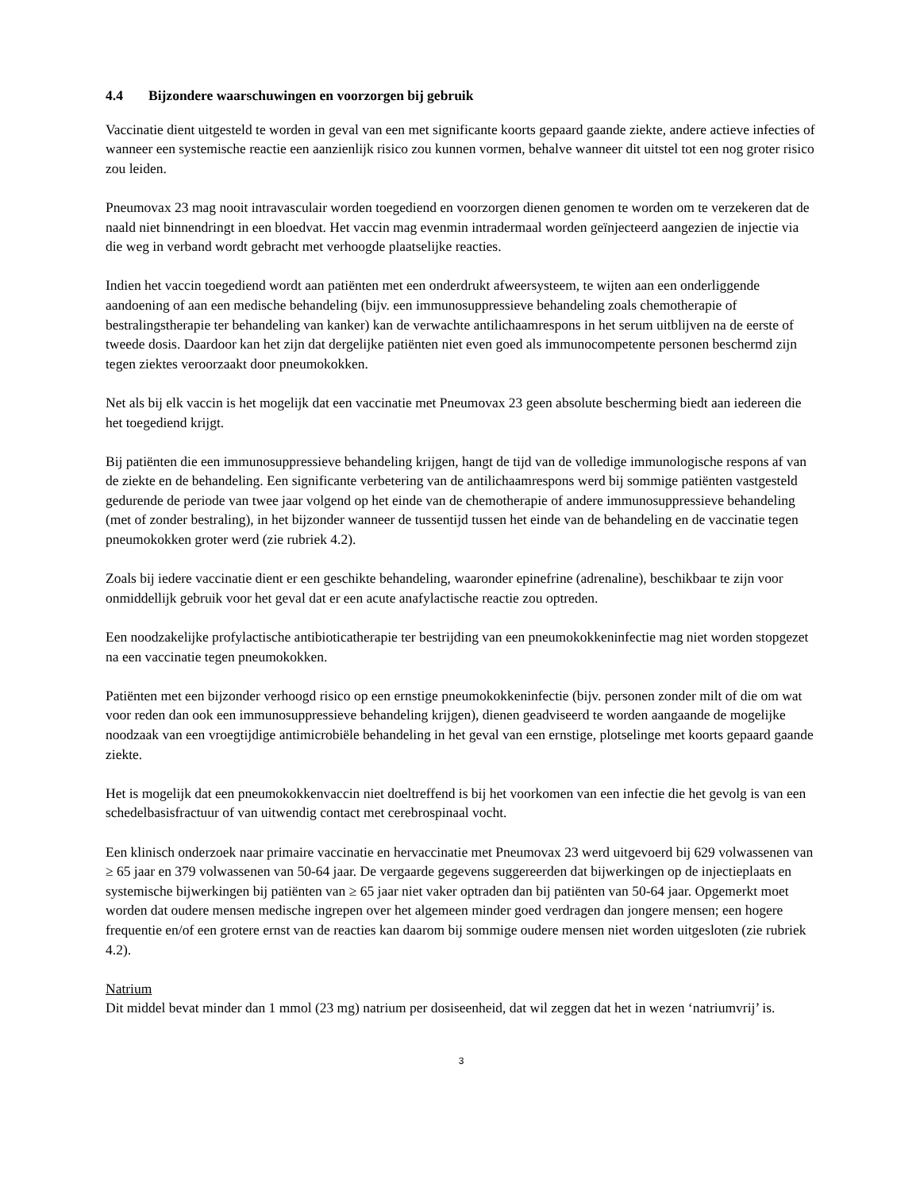4.4 Bijzondere waarschuwingen en voorzorgen bij gebruik
Vaccinatie dient uitgesteld te worden in geval van een met significante koorts gepaard gaande ziekte, andere actieve infecties of wanneer een systemische reactie een aanzienlijk risico zou kunnen vormen, behalve wanneer dit uitstel tot een nog groter risico zou leiden.
Pneumovax 23 mag nooit intravasculair worden toegediend en voorzorgen dienen genomen te worden om te verzekeren dat de naald niet binnendringt in een bloedvat. Het vaccin mag evenmin intradermaal worden geïnjecteerd aangezien de injectie via die weg in verband wordt gebracht met verhoogde plaatselijke reacties.
Indien het vaccin toegediend wordt aan patiënten met een onderdrukt afweersysteem, te wijten aan een onderliggende aandoening of aan een medische behandeling (bijv. een immunosuppressieve behandeling zoals chemotherapie of bestralingstherapie ter behandeling van kanker) kan de verwachte antilichaamrespons in het serum uitblijven na de eerste of tweede dosis. Daardoor kan het zijn dat dergelijke patiënten niet even goed als immunocompetente personen beschermd zijn tegen ziektes veroorzaakt door pneumokokken.
Net als bij elk vaccin is het mogelijk dat een vaccinatie met Pneumovax 23 geen absolute bescherming biedt aan iedereen die het toegediend krijgt.
Bij patiënten die een immunosuppressieve behandeling krijgen, hangt de tijd van de volledige immunologische respons af van de ziekte en de behandeling. Een significante verbetering van de antilichaamrespons werd bij sommige patiënten vastgesteld gedurende de periode van twee jaar volgend op het einde van de chemotherapie of andere immunosuppressieve behandeling (met of zonder bestraling), in het bijzonder wanneer de tussentijd tussen het einde van de behandeling en de vaccinatie tegen pneumokokken groter werd (zie rubriek 4.2).
Zoals bij iedere vaccinatie dient er een geschikte behandeling, waaronder epinefrine (adrenaline), beschikbaar te zijn voor onmiddellijk gebruik voor het geval dat er een acute anafylactische reactie zou optreden.
Een noodzakelijke profylactische antibioticatherapie ter bestrijding van een pneumokokkeninfectie mag niet worden stopgezet na een vaccinatie tegen pneumokokken.
Patiënten met een bijzonder verhoogd risico op een ernstige pneumokokkeninfectie (bijv. personen zonder milt of die om wat voor reden dan ook een immunosuppressieve behandeling krijgen), dienen geadviseerd te worden aangaande de mogelijke noodzaak van een vroegtijdige antimicrobiële behandeling in het geval van een ernstige, plotselinge met koorts gepaard gaande ziekte.
Het is mogelijk dat een pneumokokkenvaccin niet doeltreffend is bij het voorkomen van een infectie die het gevolg is van een schedelbasisfractuur of van uitwendig contact met cerebrospinaal vocht.
Een klinisch onderzoek naar primaire vaccinatie en hervaccinatie met Pneumovax 23 werd uitgevoerd bij 629 volwassenen van ≥ 65 jaar en 379 volwassenen van 50-64 jaar. De vergaarde gegevens suggereerden dat bijwerkingen op de injectieplaats en systemische bijwerkingen bij patiënten van ≥ 65 jaar niet vaker optraden dan bij patiënten van 50-64 jaar. Opgemerkt moet worden dat oudere mensen medische ingrepen over het algemeen minder goed verdragen dan jongere mensen; een hogere frequentie en/of een grotere ernst van de reacties kan daarom bij sommige oudere mensen niet worden uitgesloten (zie rubriek 4.2).
Natrium
Dit middel bevat minder dan 1 mmol (23 mg) natrium per dosiseenheid, dat wil zeggen dat het in wezen ‘natriumvrij’ is.
3